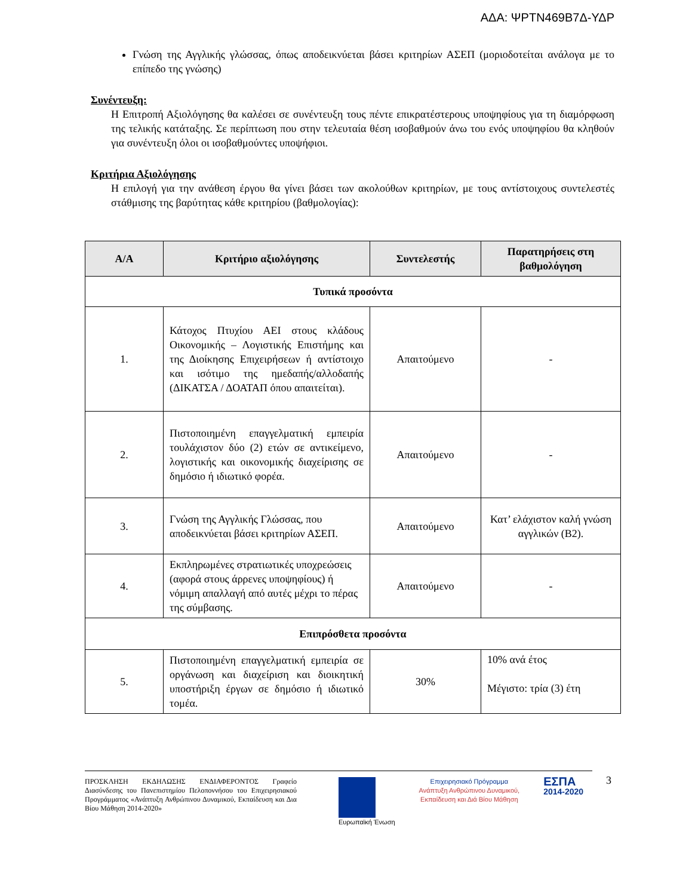ΑΔΑ: ΨΡΤΝ469Β7Δ-ΥΔΡ
Γνώση της Αγγλικής γλώσσας, όπως αποδεικνύεται βάσει κριτηρίων ΑΣΕΠ (μοριοδοτείται ανάλογα με το επίπεδο της γνώσης)
Συνέντευξη:
Η Επιτροπή Αξιολόγησης θα καλέσει σε συνέντευξη τους πέντε επικρατέστερους υποψηφίους για τη διαμόρφωση της τελικής κατάταξης. Σε περίπτωση που στην τελευταία θέση ισοβαθμούν άνω του ενός υποψηφίου θα κληθούν για συνέντευξη όλοι οι ισοβαθμούντες υποψήφιοι.
Κριτήρια Αξιολόγησης
Η επιλογή για την ανάθεση έργου θα γίνει βάσει των ακολούθων κριτηρίων, με τους αντίστοιχους συντελεστές στάθμισης της βαρύτητας κάθε κριτηρίου (βαθμολογίας):
| Α/Α | Κριτήριο αξιολόγησης | Συντελεστής | Παρατηρήσεις στη βαθμολόγηση |
| --- | --- | --- | --- |
| Τυπικά προσόντα | | | |
| 1. | Κάτοχος Πτυχίου ΑΕΙ στους κλάδους Οικονομικής – Λογιστικής Επιστήμης και της Διοίκησης Επιχειρήσεων ή αντίστοιχο και ισότιμο της ημεδαπής/αλλοδαπής (ΔΙΚΑΤΣΑ / ΔΟΑΤΑΠ όπου απαιτείται). | Απαιτούμενο | - |
| 2. | Πιστοποιημένη επαγγελματική εμπειρία τουλάχιστον δύο (2) ετών σε αντικείμενο, λογιστικής και οικονομικής διαχείρισης σε δημόσιο ή ιδιωτικό φορέα. | Απαιτούμενο | - |
| 3. | Γνώση της Αγγλικής Γλώσσας, που αποδεικνύεται βάσει κριτηρίων ΑΣΕΠ. | Απαιτούμενο | Κατ’ ελάχιστον καλή γνώση αγγλικών (Β2). |
| 4. | Εκπληρωμένες στρατιωτικές υποχρεώσεις (αφορά στους άρρενες υποψηφίους) ή νόμιμη απαλλαγή από αυτές μέχρι το πέρας της σύμβασης. | Απαιτούμενο | - |
| Επιπρόσθετα προσόντα | | | |
| 5. | Πιστοποιημένη επαγγελματική εμπειρία σε οργάνωση και διαχείριση και διοικητική υποστήριξη έργων σε δημόσιο ή ιδιωτικό τομέα. | 30% | 10% ανά έτος Μέγιστο: τρία (3) έτη |
ΠΡΟΣΚΛΗΣΗ ΕΚΔΗΛΩΣΗΣ ΕΝΔΙΑΦΕΡΟΝΤΟΣ Γραφείο Διασύνδεσης του Πανεπιστημίου Πελοποννήσου του Επιχειρησιακού Προγράμματος «Ανάπτυξη Ανθρώπινου Δυναμικού, Εκπαίδευση και Δια Βίου Μάθηση 2014-2020»
Ευρωπαϊκή Ένωση Επιχειρησιακό Πρόγραμμα
Ανάπτυξη Ανθρώπινου Δυναμικού,
Εκπαίδευση και Διά Βίου Μάθηση
ΕΣΠΑ
2014-2020
3